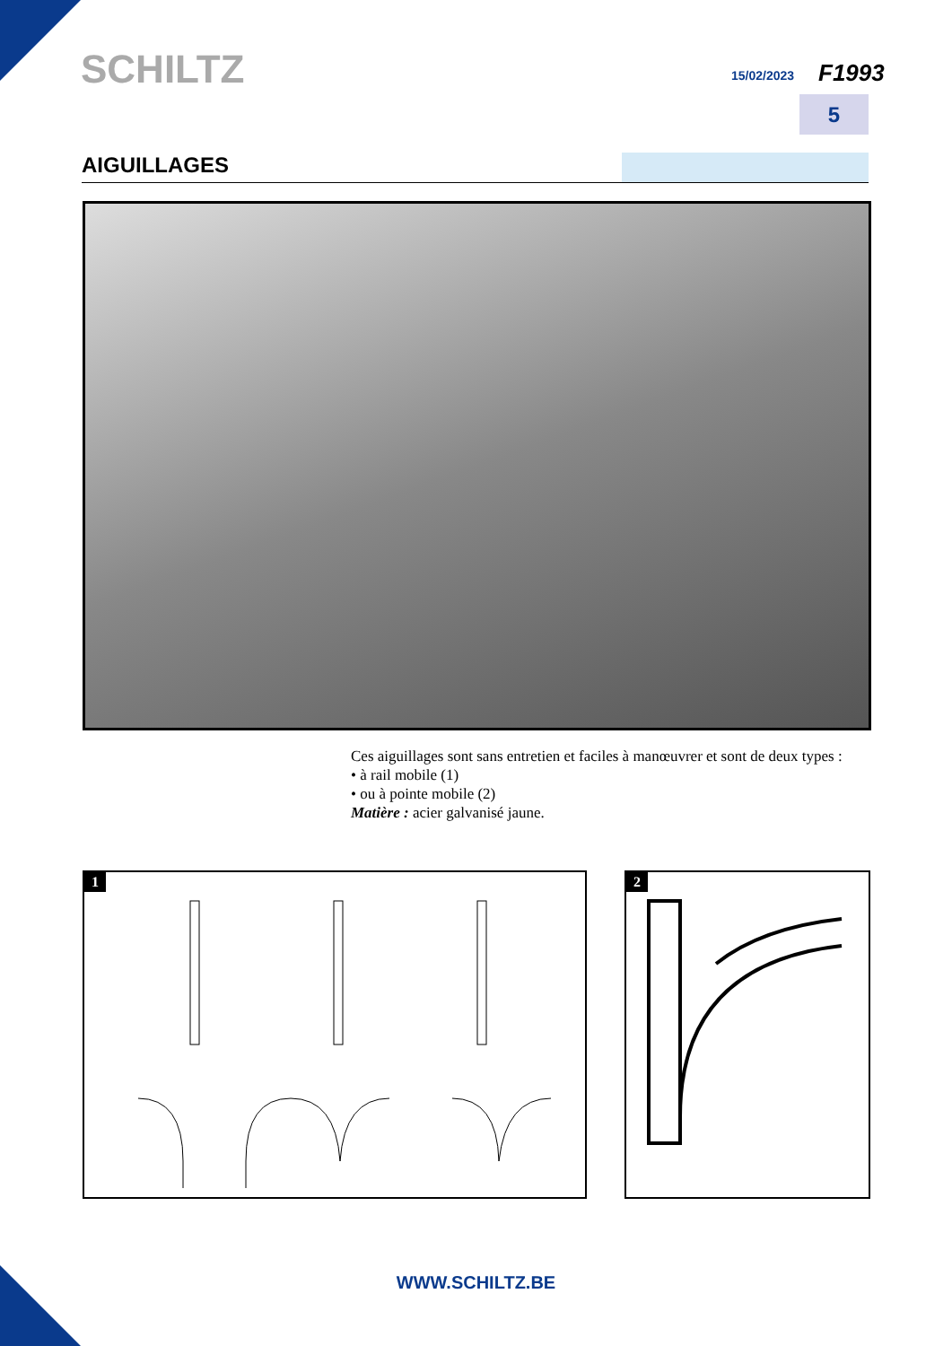SCHILTZ 15/02/2023 F1993
5
AIGUILLAGES
Ces aiguillages sont sans entretien et faciles à manœuvrer et sont de deux types :
• à rail mobile (1)
• ou à pointe mobile (2)
Matière : acier galvanisé jaune.
1 2
WWW.SCHILTZ.BE